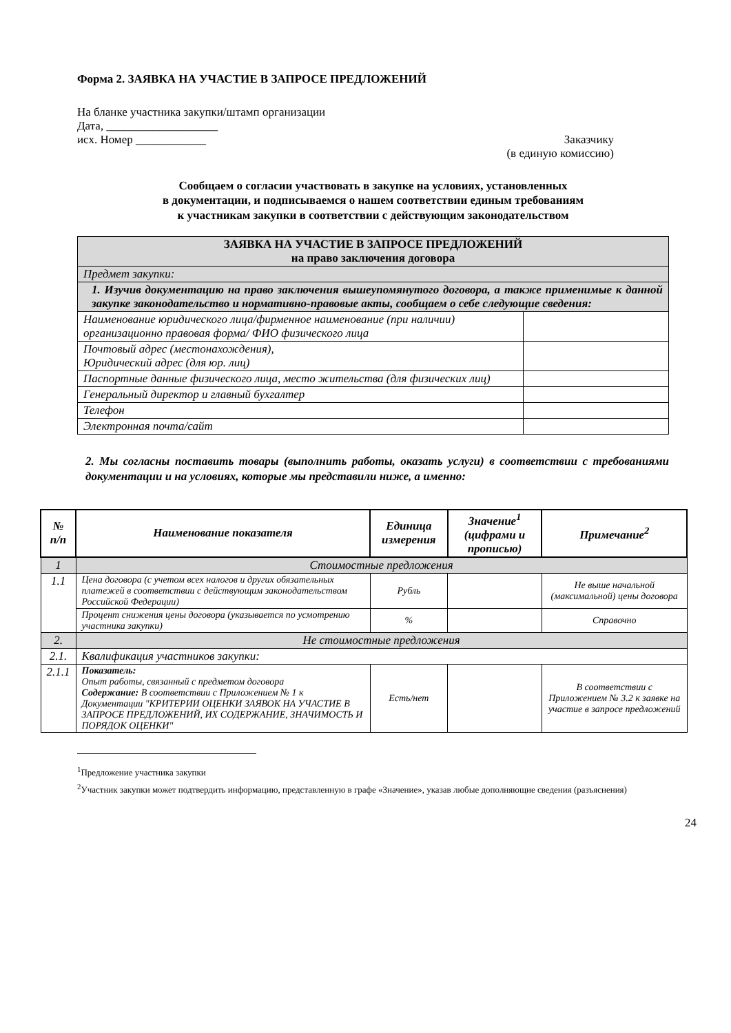Форма 2. ЗАЯВКА НА УЧАСТИЕ В ЗАПРОСЕ ПРЕДЛОЖЕНИЙ
На бланке участника закупки/штамп организации
Дата, ___________________
исх. Номер ____________ Заказчику
(в единую комиссию)
Сообщаем о согласии участвовать в закупке на условиях, установленных
в документации, и подписываемся о нашем соответствии единым требованиям
к участникам закупки в соответствии с действующим законодательством
| ЗАЯВКА НА УЧАСТИЕ В ЗАПРОСЕ ПРЕДЛОЖЕНИЙ на право заключения договора | |
| Предмет закупки: | |
| 1. Изучив документацию на право заключения вышеупомянутого договора, а также применимые к данной закупке законодательство и нормативно-правовые акты, сообщаем о себе следующие сведения: | |
| Наименование юридического лица/фирменное наименование (при наличии) организационно правовая форма/ ФИО физического лица | |
| Почтовый адрес (местонахождения), Юридический адрес (для юр. лиц) | |
| Паспортные данные физического лица, место жительства (для физических лиц) | |
| Генеральный директор и главный бухгалтер | |
| Телефон | |
| Электронная почта/сайт | |
2. Мы согласны поставить товары (выполнить работы, оказать услуги) в соответствии с требованиями документации и на условиях, которые мы представили ниже, а именно:
| № п/п | Наименование показателя | Единица измерения | Значение<sup>1</sup> (цифрами и прописью) | Примечание<sup>2</sup> |
| --- | --- | --- | --- | --- |
| 1 | Стоимостные предложения | | | |
| 1.1 | Цена договора (с учетом всех налогов и других обязательных платежей в соответствии с действующим законодательством Российской Федерации) | Рубль | | Не выше начальной (максимальной) цены договора |
| | Процент снижения цены договора (указывается по усмотрению участника закупки) | % | | Справочно |
| 2. | Не стоимостные предложения | | | |
| 2.1. | Квалификация участников закупки: | | | |
| 2.1.1 | Показатель: Опыт работы, связанный с предметом договора Содержание: В соответствии с Приложением № 1 к Документации "КРИТЕРИИ ОЦЕНКИ ЗАЯВОК НА УЧАСТИЕ В ЗАПРОСЕ ПРЕДЛОЖЕНИЙ, ИХ СОДЕРЖАНИЕ, ЗНАЧИМОСТЬ И ПОРЯДОК ОЦЕНКИ" | Есть/нет | | В соответствии с Приложением № 3.2 к заявке на участие в запросе предложений |
<sup>1</sup> Предложение участника закупки
<sup>2</sup> Участник закупки может подтвердить информацию, представленную в графе «Значение», указав любые дополняющие сведения (разъяснения)
24